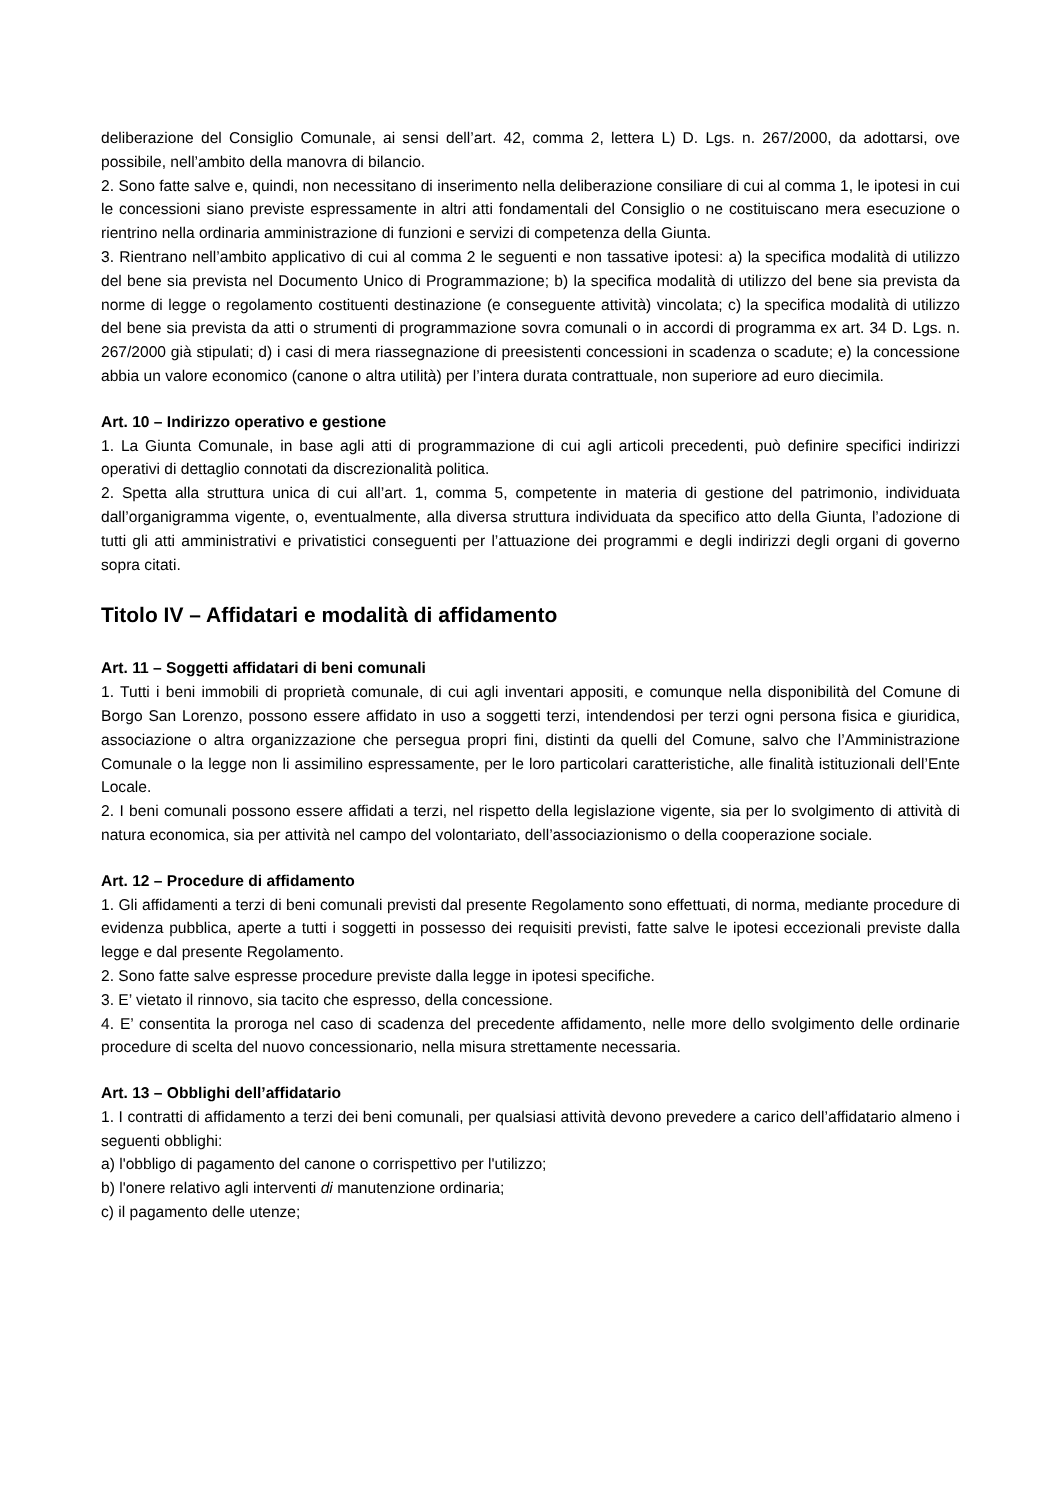deliberazione del Consiglio Comunale, ai sensi dell’art. 42, comma 2, lettera L) D. Lgs. n. 267/2000, da adottarsi, ove possibile, nell’ambito della manovra di bilancio.
2. Sono fatte salve e, quindi, non necessitano di inserimento nella deliberazione consiliare di cui al comma 1, le ipotesi in cui le concessioni siano previste espressamente in altri atti fondamentali del Consiglio o ne costituiscano mera esecuzione o rientrino nella ordinaria amministrazione di funzioni e servizi di competenza della Giunta.
3. Rientrano nell’ambito applicativo di cui al comma 2 le seguenti e non tassative ipotesi: a) la specifica modalità di utilizzo del bene sia prevista nel Documento Unico di Programmazione; b) la specifica modalità di utilizzo del bene sia prevista da norme di legge o regolamento costituenti destinazione (e conseguente attività) vincolata; c) la specifica modalità di utilizzo del bene sia prevista da atti o strumenti di programmazione sovra comunali o in accordi di programma ex art. 34 D. Lgs. n. 267/2000 già stipulati; d) i casi di mera riassegnazione di preesistenti concessioni in scadenza o scadute; e) la concessione abbia un valore economico (canone o altra utilità) per l’intera durata contrattuale, non superiore ad euro diecimila.
Art. 10 – Indirizzo operativo e gestione
1. La Giunta Comunale, in base agli atti di programmazione di cui agli articoli precedenti, può definire specifici indirizzi operativi di dettaglio connotati da discrezionalità politica.
2. Spetta alla struttura unica di cui all’art. 1, comma 5, competente in materia di gestione del patrimonio, individuata dall’organigramma vigente, o, eventualmente, alla diversa struttura individuata da specifico atto della Giunta, l’adozione di tutti gli atti amministrativi e privatistici conseguenti per l’attuazione dei programmi e degli indirizzi degli organi di governo sopra citati.
Titolo IV – Affidatari e modalità di affidamento
Art. 11 – Soggetti affidatari di beni comunali
1. Tutti i beni immobili di proprietà comunale, di cui agli inventari appositi, e comunque nella disponibilità del Comune di Borgo San Lorenzo, possono essere affidato in uso a soggetti terzi, intendendosi per terzi ogni persona fisica e giuridica, associazione o altra organizzazione che persegua propri fini, distinti da quelli del Comune, salvo che l’Amministrazione Comunale o la legge non li assimilino espressamente, per le loro particolari caratteristiche, alle finalità istituzionali dell’Ente Locale.
2. I beni comunali possono essere affidati a terzi, nel rispetto della legislazione vigente, sia per lo svolgimento di attività di natura economica, sia per attività nel campo del volontariato, dell’associazionismo o della cooperazione sociale.
Art. 12 – Procedure di affidamento
1. Gli affidamenti a terzi di beni comunali previsti dal presente Regolamento sono effettuati, di norma, mediante procedure di evidenza pubblica, aperte a tutti i soggetti in possesso dei requisiti previsti, fatte salve le ipotesi eccezionali previste dalla legge e dal presente Regolamento.
2. Sono fatte salve espresse procedure previste dalla legge in ipotesi specifiche.
3. E’ vietato il rinnovo, sia tacito che espresso, della concessione.
4. E’ consentita la proroga nel caso di scadenza del precedente affidamento, nelle more dello svolgimento delle ordinarie procedure di scelta del nuovo concessionario, nella misura strettamente necessaria.
Art. 13 – Obblighi dell’affidatario
1. I contratti di affidamento a terzi dei beni comunali, per qualsiasi attività devono prevedere a carico dell’affidatario almeno i seguenti obblighi:
a) l'obbligo di pagamento del canone o corrispettivo per l'utilizzo;
b) l'onere relativo agli interventi di manutenzione ordinaria;
c) il pagamento delle utenze;